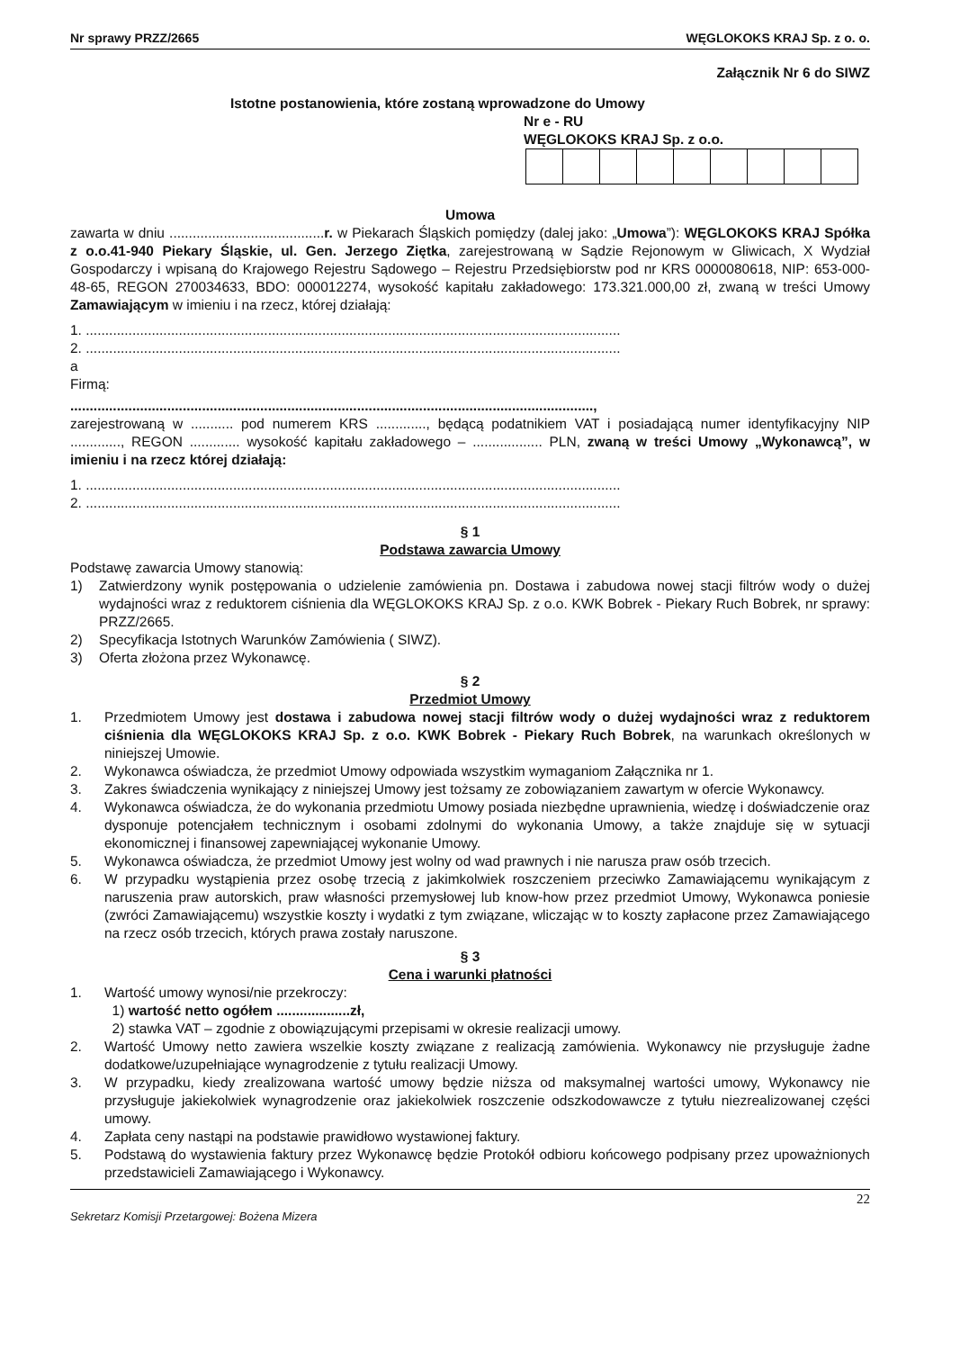Nr sprawy PRZZ/2665 WĘGLOKOKS KRAJ Sp. z o. o.
Załącznik Nr 6 do SIWZ
Istotne postanowienia, które zostaną wprowadzone do Umowy
Nr e - RU
WĘGLOKOKS KRAJ Sp. z o.o.
Umowa
zawarta w dniu ........................................r. w Piekarach Śląskich pomiędzy (dalej jako: „Umowa”): WĘGLOKOKS KRAJ Spółka z o.o.41-940 Piekary Śląskie, ul. Gen. Jerzego Ziętka, zarejestrowaną w Sądzie Rejonowym w Gliwicach, X Wydział Gospodarczy i wpisaną do Krajowego Rejestru Sądowego – Rejestru Przedsiębiorstw pod nr KRS 0000080618, NIP: 653-000-48-65, REGON 270034633, BDO: 000012274, wysokość kapitału zakładowego: 173.321.000,00 zł, zwaną w treści Umowy Zamawiającym w imieniu i na rzecz, której działają:
1. ..........................................................................................................................................
2. ..........................................................................................................................................
a
Firmą:
.......................................................................................................................................,
zarejestrowaną w ........... pod numerem KRS ............., będącą podatnikiem VAT i posiadającą numer identyfikacyjny NIP ............., REGON ............. wysokość kapitału zakładowego – .................. PLN, zwaną w treści Umowy „Wykonawcą”, w imieniu i na rzecz której działają:
1. ..........................................................................................................................................
2. ..........................................................................................................................................
§ 1
Podstawa zawarcia Umowy
Podstawę zawarcia Umowy stanowią:
1) Zatwierdzony wynik postępowania o udzielenie zamówienia pn. Dostawa i zabudowa nowej stacji filtrów wody o dużej wydajności wraz z reduktorem ciśnienia dla WĘGLOKOKS KRAJ Sp. z o.o. KWK Bobrek - Piekary Ruch Bobrek, nr sprawy: PRZZ/2665.
2) Specyfikacja Istotnych Warunków Zamówienia ( SIWZ).
3) Oferta złożona przez Wykonawcę.
§ 2
Przedmiot Umowy
1. Przedmiotem Umowy jest dostawa i zabudowa nowej stacji filtrów wody o dużej wydajności wraz z reduktorem ciśnienia dla WĘGLOKOKS KRAJ Sp. z o.o. KWK Bobrek - Piekary Ruch Bobrek, na warunkach określonych w niniejszej Umowie.
2. Wykonawca oświadcza, że przedmiot Umowy odpowiada wszystkim wymaganiom Załącznika nr 1.
3. Zakres świadczenia wynikający z niniejszej Umowy jest tożsamy ze zobowiązaniem zawartym w ofercie Wykonawcy.
4. Wykonawca oświadcza, że do wykonania przedmiotu Umowy posiada niezbędne uprawnienia, wiedzę i doświadczenie oraz dysponuje potencjałem technicznym i osobami zdolnymi do wykonania Umowy, a także znajduje się w sytuacji ekonomicznej i finansowej zapewniającej wykonanie Umowy.
5. Wykonawca oświadcza, że przedmiot Umowy jest wolny od wad prawnych i nie narusza praw osób trzecich.
6. W przypadku wystąpienia przez osobę trzecią z jakimkolwiek roszczeniem przeciwko Zamawiającemu wynikającym z naruszenia praw autorskich, praw własności przemysłowej lub know-how przez przedmiot Umowy, Wykonawca poniesie (zwróci Zamawiającemu) wszystkie koszty i wydatki z tym związane, wliczając w to koszty zapłacone przez Zamawiającego na rzecz osób trzecich, których prawa zostały naruszone.
§ 3
Cena i warunki płatności
1. Wartość umowy wynosi/nie przekroczy:
1) wartość netto ogółem ...................zł,
2) stawka VAT – zgodnie z obowiązującymi przepisami w okresie realizacji umowy.
2. Wartość Umowy netto zawiera wszelkie koszty związane z realizacją zamówienia. Wykonawcy nie przysługuje żadne dodatkowe/uzupełniające wynagrodzenie z tytułu realizacji Umowy.
3. W przypadku, kiedy zrealizowana wartość umowy będzie niższa od maksymalnej wartości umowy, Wykonawcy nie przysługuje jakiekolwiek wynagrodzenie oraz jakiekolwiek roszczenie odszkodowawcze z tytułu niezrealizowanej części umowy.
4. Zapłata ceny nastąpi na podstawie prawidłowo wystawionej faktury.
5. Podstawą do wystawienia faktury przez Wykonawcę będzie Protokół odbioru końcowego podpisany przez upoważnionych przedstawicieli Zamawiającego i Wykonawcy.
22
Sekretarz Komisji Przetargowej: Bożena Mizera